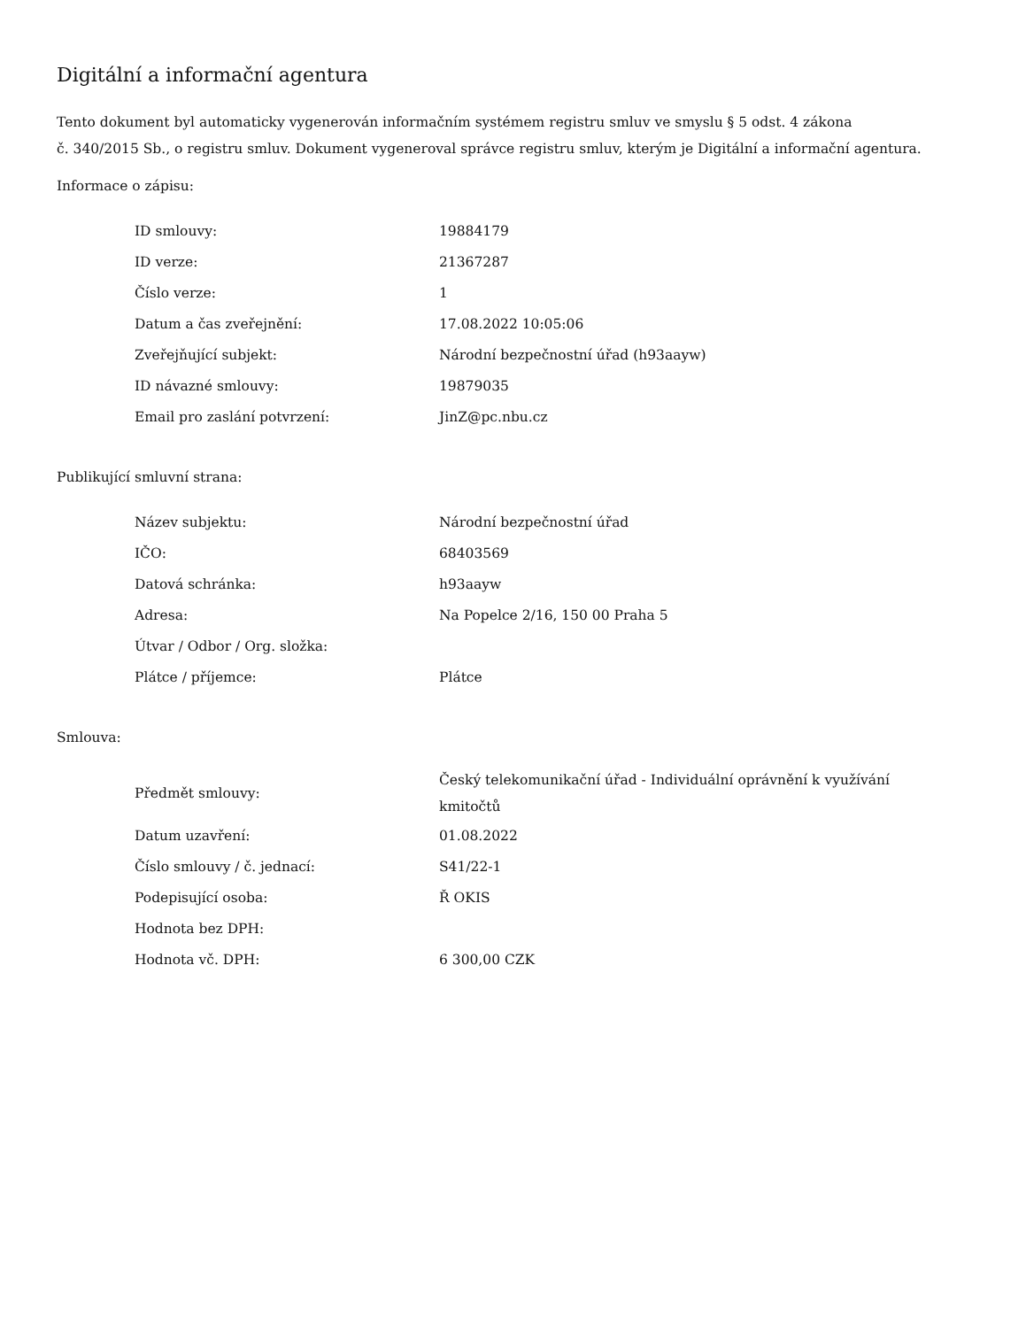Digitální a informační agentura
Tento dokument byl automaticky vygenerován informačním systémem registru smluv ve smyslu § 5 odst. 4 zákona
č. 340/2015 Sb., o registru smluv. Dokument vygeneroval správce registru smluv, kterým je Digitální a informační agentura.
Informace o zápisu:
| ID smlouvy: | 19884179 |
| ID verze: | 21367287 |
| Číslo verze: | 1 |
| Datum a čas zveřejnění: | 17.08.2022 10:05:06 |
| Zveřejňující subjekt: | Národní bezpečnostní úřad (h93aayw) |
| ID návazné smlouvy: | 19879035 |
| Email pro zaslání potvrzení: | JinZ@pc.nbu.cz |
Publikující smluvní strana:
| Název subjektu: | Národní bezpečnostní úřad |
| IČO: | 68403569 |
| Datová schránka: | h93aayw |
| Adresa: | Na Popelce 2/16, 150 00 Praha 5 |
| Útvar / Odbor / Org. složka: | |
| Plátce / příjemce: | Plátce |
Smlouva:
| Předmět smlouvy: | Český telekomunikační úřad - Individuální oprávnění k využívání kmitočtů |
| Datum uzavření: | 01.08.2022 |
| Číslo smlouvy / č. jednací: | S41/22-1 |
| Podepisující osoba: | Ř OKIS |
| Hodnota bez DPH: | |
| Hodnota vč. DPH: | 6 300,00 CZK |